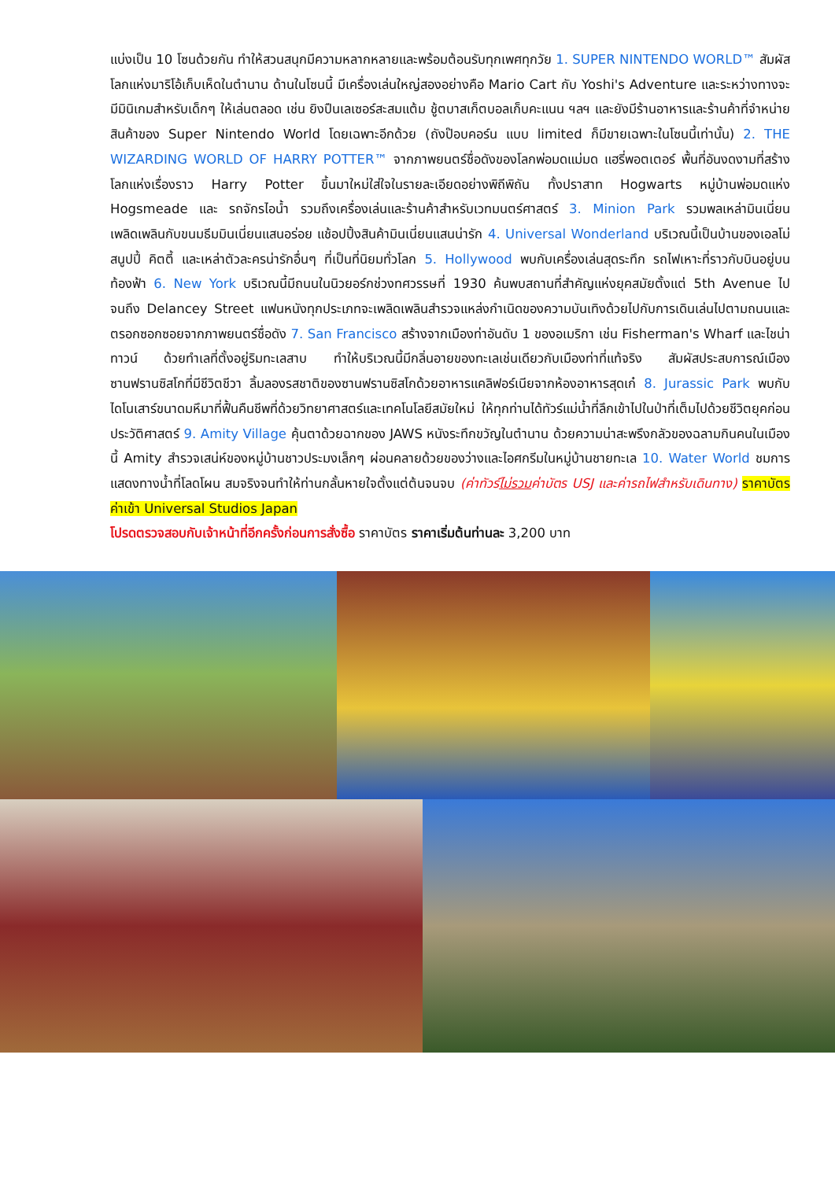แบ่งเป็น 10 โซนด้วยกัน ทำให้สวนสนุกมีความหลากหลายและพร้อมต้อนรับทุกเพศทุกวัย 1. SUPER NINTENDO WORLD™ สัมผัสโลกแห่งมาริโอ้เก็บเห็ดในตำนาน ด้านในโซนนี้ มีเครื่องเล่นใหญ่สองอย่างคือ Mario Cart กับ Yoshi's Adventure และระหว่างทางจะมีมินิเกมสำหรับเด็กๆ ให้เล่นตลอด เช่น ยิงปืนเลเซอร์สะสมแต้ม ชู้ตบาสเก็ตบอลเก็บคะแนน ฯลฯ และยังมีร้านอาหารและร้านค้าที่จำหน่ายสินค้าของ Super Nintendo World โดยเฉพาะอีกด้วย (ถังป๊อบคอร์น แบบ limited ก็มีขายเฉพาะในโซนนี้เท่านั้น) 2. THE WIZARDING WORLD OF HARRY POTTER™ จากภาพยนตร์ชื่อดังของโลกพ่อมดแม่มด แฮรี่พอตเตอร์ พื้นที่อันงดงามที่สร้างโลกแห่งเรื่องราว Harry Potter ขึ้นมาใหม่ใส่ใจในรายละเอียดอย่างพิถีพิถัน ทั้งปราสาท Hogwarts หมู่บ้านพ่อมดแห่ง Hogsmeade และ รถจักรไอน้ำ รวมถึงเครื่องเล่นและร้านค้าสำหรับเวทมนตร์ศาสตร์ 3. Minion Park รวมพลเหล่ามินเนี่ยนเพลิดเพลินกับขนมธีมมินเนี่ยนแสนอร่อย แช้อปปิ้งสินค้ามินเนี่ยนแสนน่ารัก 4. Universal Wonderland บริเวณนี้เป็นบ้านของเอลโม่ สนูปปี้ คิตตี้ และเหล่าตัวละครน่ารักอื่นๆ ที่เป็นที่นิยมทั่วโลก 5. Hollywood พบกับเครื่องเล่นสุดระทึก รถไฟเหาะที่ราวกับบินอยู่บนท้องฟ้า 6. New York บริเวณนี้มีถนนในนิวยอร์กช่วงทศวรรษที่ 1930 ค้นพบสถานที่สำคัญแห่งยุคสมัยตั้งแต่ 5th Avenue ไปจนถึง Delancey Street แฟนหนังทุกประเภทจะเพลิดเพลินสำรวจแหล่งกำเนิดของความบันเทิงด้วยไปกับการเดินเล่นไปตามถนนและตรอกซอกซอยจากภาพยนตร์ชื่อดัง 7. San Francisco สร้างจากเมืองท่าอันดับ 1 ของอเมริกา เช่น Fisherman's Wharf และไชน่าทาวน์ ด้วยทำเลที่ตั้งอยู่ริมทะเลสาบ ทำให้บริเวณนี้มีกลิ่นอายของทะเลเช่นเดียวกับเมืองท่าที่แท้จริง สัมผัสประสบการณ์เมืองซานฟรานซิสโกที่มีชีวิตชีวา ลิ้มลองรสชาติของซานฟรานซิสโกด้วยอาหารแคลิฟอร์เนียจากห้องอาหารสุดเก๋ 8. Jurassic Park พบกับไดโนเสาร์ขนาดมหึมาที่ฟื้นคืนชีพที่ด้วยวิทยาศาสตร์และเทคโนโลยีสมัยใหม่ ให้ทุกท่านได้ทัวร์แม่น้ำที่ลึกเข้าไปในป่าที่เต็มไปด้วยชีวิตยุคก่อนประวัติศาสตร์ 9. Amity Village คุ้นตาด้วยฉากของ JAWS หนังระทึกขวัญในตำนาน ด้วยความน่าสะพรึงกลัวของฉลามกินคนในเมืองนี้ Amity สำรวจเสน่ห์ของหมู่บ้านชาวประมงเล็กๆ ผ่อนคลายด้วยของว่างและไอศกรีมในหมู่บ้านชายทะเล 10. Water World ชมการแสดงทางน้ำที่โลดโผน สมจริงจนทำให้ท่านกลั้นหายใจตั้งแต่ต้นจนจบ (ค่าทัวร์ไม่รวมค่าบัตร USJ และค่ารถไฟสำหรับเดินทาง) ราคาบัตรค่าเข้า Universal Studios Japan
โปรดตรวจสอบกับเจ้าหน้าที่อีกครั้งก่อนการสั่งซื้อ ราคาบัตร ราคาเริ่มต้นท่านละ 3,200 บาท